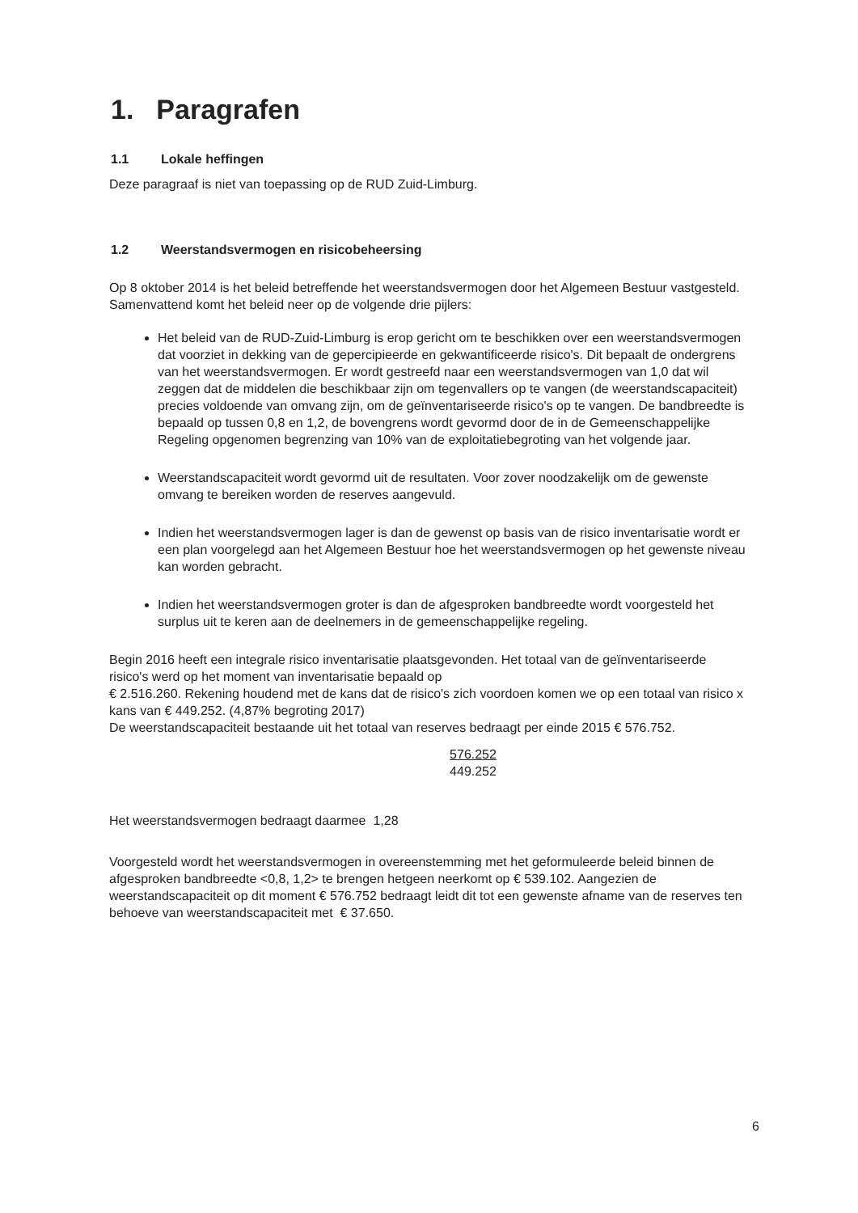1. Paragrafen
1.1 Lokale heffingen
Deze paragraaf is niet van toepassing op de RUD Zuid-Limburg.
1.2 Weerstandsvermogen en risicobeheersing
Op 8 oktober 2014 is het beleid betreffende het weerstandsvermogen door het Algemeen Bestuur vastgesteld. Samenvattend komt het beleid neer op de volgende drie pijlers:
Het beleid van de RUD-Zuid-Limburg is erop gericht om te beschikken over een weerstandsvermogen dat voorziet in dekking van de gepercipieerde en gekwantificeerde risico's. Dit bepaalt de ondergrens van het weerstandsvermogen. Er wordt gestreefd naar een weerstandsvermogen van 1,0 dat wil zeggen dat de middelen die beschikbaar zijn om tegenvallers op te vangen (de weerstandscapaciteit) precies voldoende van omvang zijn, om de geïnventariseerde risico's op te vangen. De bandbreedte is bepaald op tussen 0,8 en 1,2, de bovengrens wordt gevormd door de in de Gemeenschappelijke Regeling opgenomen begrenzing van 10% van de exploitatiebegroting van het volgende jaar.
Weerstandscapaciteit wordt gevormd uit de resultaten. Voor zover noodzakelijk om de gewenste omvang te bereiken worden de reserves aangevuld.
Indien het weerstandsvermogen lager is dan de gewenst op basis van de risico inventarisatie wordt er een plan voorgelegd aan het Algemeen Bestuur hoe het weerstandsvermogen op het gewenste niveau kan worden gebracht.
Indien het weerstandsvermogen groter is dan de afgesproken bandbreedte wordt voorgesteld het surplus uit te keren aan de deelnemers in de gemeenschappelijke regeling.
Begin 2016 heeft een integrale risico inventarisatie plaatsgevonden. Het totaal van de geïnventariseerde risico's werd op het moment van inventarisatie bepaald op
€ 2.516.260. Rekening houdend met de kans dat de risico's zich voordoen komen we op een totaal van risico x kans van € 449.252. (4,87% begroting 2017)
De weerstandscapaciteit bestaande uit het totaal van reserves bedraagt per einde 2015 € 576.752.
576.252
449.252
Het weerstandsvermogen bedraagt daarmee 1,28
Voorgesteld wordt het weerstandsvermogen in overeenstemming met het geformuleerde beleid binnen de afgesproken bandbreedte <0,8, 1,2> te brengen hetgeen neerkomt op € 539.102. Aangezien de weerstandscapaciteit op dit moment € 576.752 bedraagt leidt dit tot een gewenste afname van de reserves ten behoeve van weerstandscapaciteit met € 37.650.
6